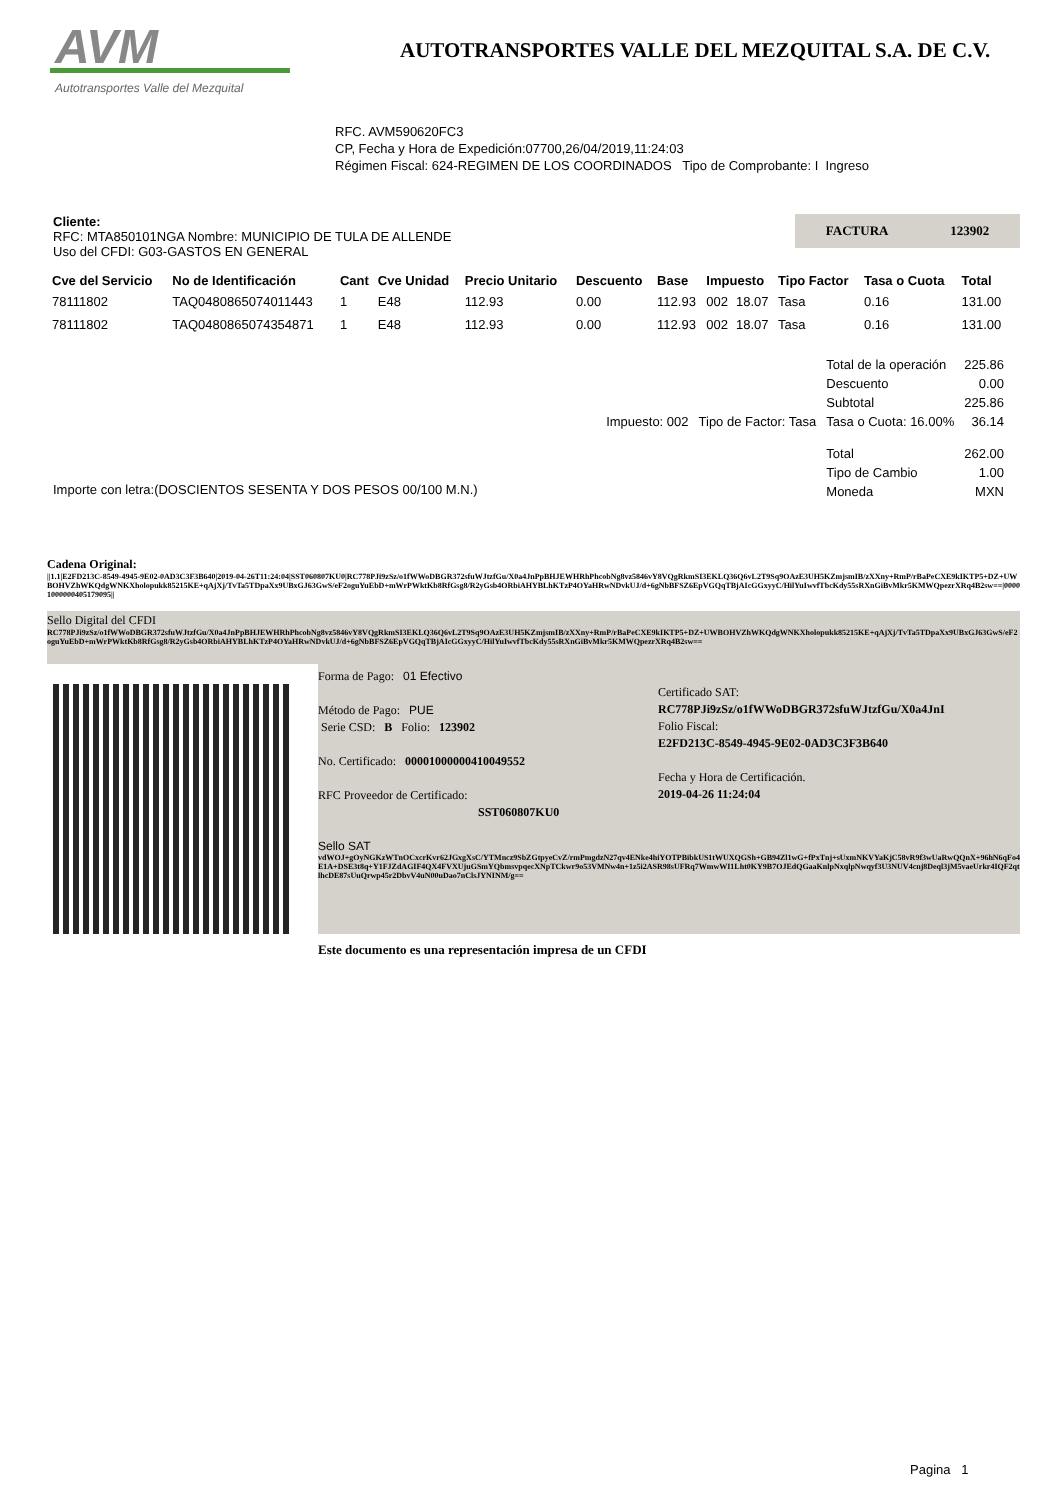AVM
Autotransportes Valle del Mezquital
AUTOTRANSPORTES VALLE DEL MEZQUITAL S.A. DE C.V.
RFC. AVM590620FC3
CP, Fecha y Hora de Expedición:07700,26/04/2019,11:24:03
Régimen Fiscal: 624-REGIMEN DE LOS COORDINADOS Tipo de Comprobante: I Ingreso
Cliente:
RFC: MTA850101NGA Nombre: MUNICIPIO DE TULA DE ALLENDE
Uso del CFDI: G03-GASTOS EN GENERAL
FACTURA 123902
| Cve del Servicio | No de Identificación | Cant | Cve Unidad | Precio Unitario | Descuento | Base | Impuesto | | Tipo Factor | Tasa o Cuota | Total |
| --- | --- | --- | --- | --- | --- | --- | --- | --- | --- | --- | --- |
| 78111802 | TAQ0480865074011443 | 1 | E48 | 112.93 | 0.00 | 112.93 | 002 | 18.07 | Tasa | 0.16 | 131.00 |
| 78111802 | TAQ0480865074354871 | 1 | E48 | 112.93 | 0.00 | 112.93 | 002 | 18.07 | Tasa | 0.16 | 131.00 |
| | | Total de la operación | 225.86 |
| | | Descuento | 0.00 |
| | | Subtotal | 225.86 |
| Impuesto: 002 | Tipo de Factor: Tasa | Tasa o Cuota: 16.00% | 36.14 |
| | | Total | 262.00 |
| | | Tipo de Cambio | 1.00 |
| | | Moneda | MXN |
Importe con letra:(DOSCIENTOS SESENTA Y DOS PESOS 00/100 M.N.)
Cadena Original:
||1.1|E2FD213C-8549-4945-9E02-0AD3C3F3B640|2019-04-26T11:24:04|SST060807KU0|RC778PJi9zSz/o1fWWoDBGR372sfuWJtzfGu/X0a4JnPpBHJEWHRhPhcobNg8vz5846vY8VQgRkmSI3EKLQ36Q6vL2T9Sq9OAzE3UH5KZmjsmIB/zXXny+RmP/rBaPeCXE9kIKTP5+DZ+UWBOHVZhWKQdgWNKXholopukk85215KE+qAjXj/TvTa5TDpaXx9UBxGJ63GwS/eF2oguYuEbD+mWrPWktKb8RfGsg8/R2yGsb4ORbiAHYBLhKTzP4OYaHRwNDvkUJ/d+6gNbBFSZ6EpVGQqTBjAIcGGxyyC/HilYuIwvfTbcKdy55sRXnGiBvMkr5KMWQpezrXRq4B2sw==|00001000000405179095||
Sello Digital del CFDI
RC778PJi9zSz/o1fWWoDBGR372sfuWJtzfGu/X0a4JnPpBHJEWHRhPhcobNg8vz5846vY8VQgRkmSI3EKLQ36Q6vL2T9Sq9OAzE3UH5KZmjsmIB/zXXny+RmP/rBaPeCXE9kIKTP5+DZ+UWBOHVZhWKQdgWNKXholopukk85215KE+qAjXj/TvTa5TDpaXx9UBxGJ63GwS/eF2oguYuEbD+mWrPWktKb8RfGsg8/R2yGsb4ORbiAHYBLhKTzP4OYaHRwNDvkUJ/d+6gNbBFSZ6EpVGQqTBjAIcGGxyyC/HilYuIwvfTbcKdy55sRXnGiBvMkr5KMWQpezrXRq4B2sw==
Forma de Pago: 01 Efectivo
Método de Pago: PUE
Serie CSD: B Folio: 123902
No. Certificado: 00001000000410049552
RFC Proveedor de Certificado:
SST060807KU0
Certificado SAT:
RC778PJi9zSz/o1fWWoDBGR372sfuWJtzfGu/X0a4JnI
Folio Fiscal:
E2FD213C-8549-4945-9E02-0AD3C3F3B640
Fecha y Hora de Certificación.
2019-04-26 11:24:04
Sello SAT
vdWOJ+gOyNGKzWTnOCxcrKvr62JGxgXsC/YTMncz9SbZGtpyeCvZ/rmPmgdzN27qv4ENke4hiYOTPBibkUS1tWUXQGSh+GB94Zl1wG+fPxTnj+sUxmNKVYaKjC58vR9f3wUaRwQQnX+96hN6qFo4E1A+DSE3t8q+Y1FJZdAGIF4QX4FVXUjuGSmYQbmsvpqecXNpTCkwr9o53VMNw4n+1z5i2ASR98sUFRq7WmwWI1Lht0KY9B7OJEdQGaaKnlpNxqlpNwqyf3U3NUV4cnj8Deql3jM5vaeUrkr4IQF2qtlhcDE87sUuQrwp45r2DbvV4uN00uDao7nClsJYNINM/g==
Este documento es una representación impresa de un CFDI
Pagina 1